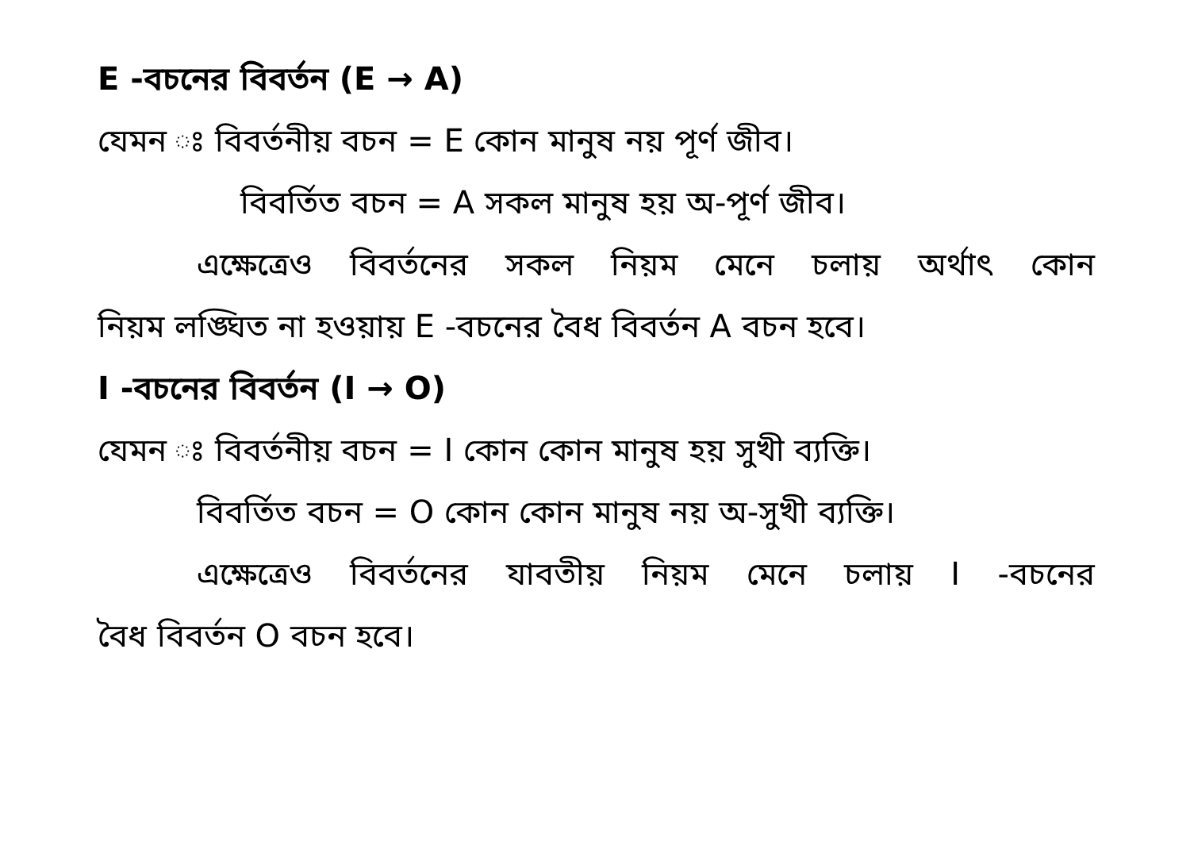E -বচনের বিবর্তন (E → A)
যেমন ঃ বিবর্তনীয় বচন = E কোন মানুষ নয় পূর্ণ জীব।
বিবর্তিত বচন = A সকল মানুষ হয় অ-পূর্ণ জীব।
এক্ষেত্রেও বিবর্তনের সকল নিয়ম মেনে চলায় অর্থাৎ কোন
নিয়ম লঙ্ঘিত না হওয়ায় E -বচনের বৈধ বিবর্তন A বচন হবে।
I -বচনের বিবর্তন (I → O)
যেমন ঃ বিবর্তনীয় বচন = I কোন কোন মানুষ হয় সুখী ব্যক্তি।
বিবর্তিত বচন = O কোন কোন মানুষ নয় অ-সুখী ব্যক্তি।
এক্ষেত্রেও বিবর্তনের যাবতীয় নিয়ম মেনে চলায় I -বচনের
বৈধ বিবর্তন O বচন হবে।